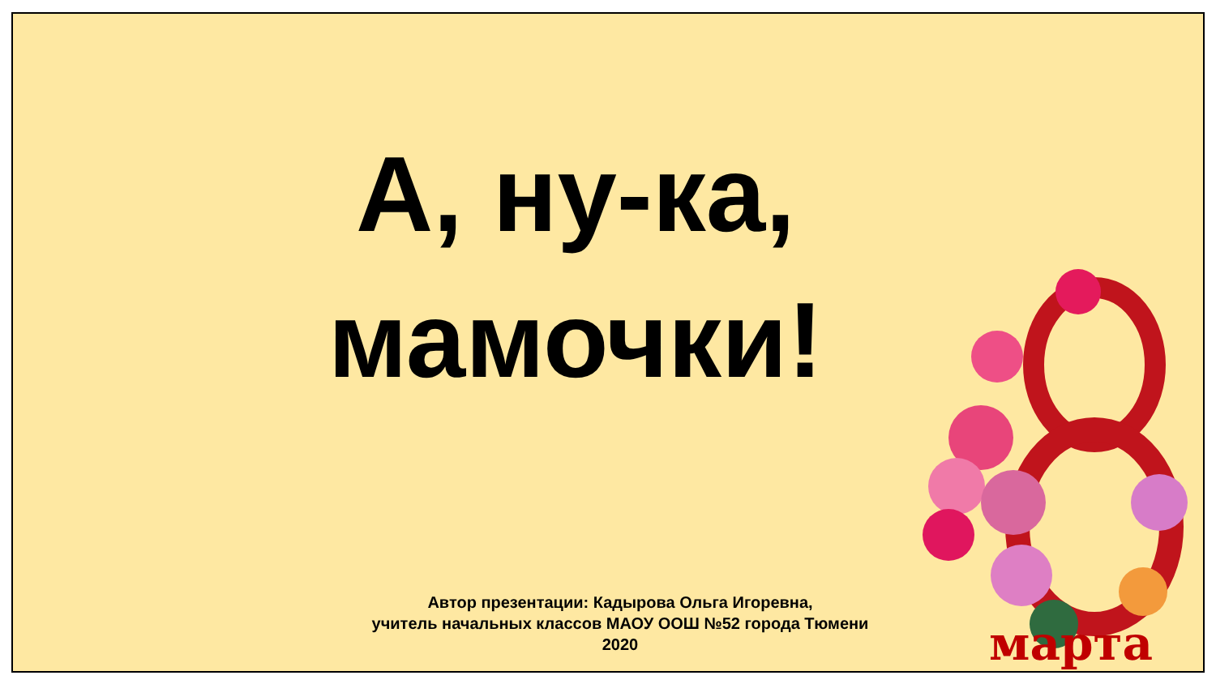А, ну-ка,
мамочки!
Автор презентации: Кадырова Ольга Игоревна,
учитель начальных классов МАОУ ООШ №52 города Тюмени
2020
марта